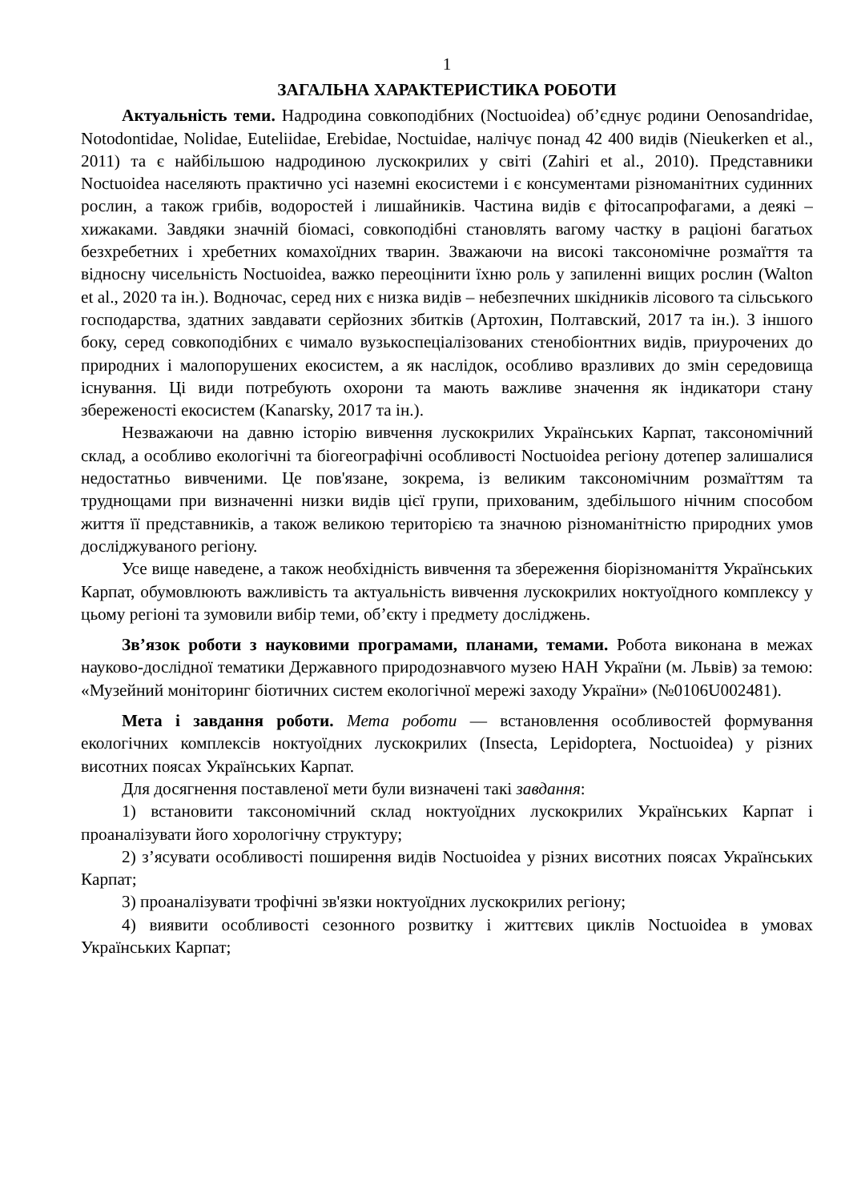1
ЗАГАЛЬНА ХАРАКТЕРИСТИКА РОБОТИ
Актуальність теми. Надродина совкоподібних (Noctuoidea) об’єднує родини Oenosandridae, Notodontidae, Nolidae, Euteliidae, Erebidae, Noctuidae, налічує понад 42 400 видів (Nieukerken et al., 2011) та є найбільшою надродиною лускокрилих у світі (Zahiri et al., 2010). Представники Noctuoidea населяють практично усі наземні екосистеми і є консументами різноманітних судинних рослин, а також грибів, водоростей і лишайників. Частина видів є фітосапрофагами, а деякі – хижаками. Завдяки значній біомасі, совкоподібні становлять вагому частку в раціоні багатьох безхребетних і хребетних комахоїдних тварин. Зважаючи на високі таксономічне розмаїття та відносну чисельність Noctuoidea, важко переоцінити їхню роль у запиленні вищих рослин (Walton et al., 2020 та ін.). Водночас, серед них є низка видів – небезпечних шкідників лісового та сільського господарства, здатних завдавати серйозних збитків (Артохин, Полтавский, 2017 та ін.). З іншого боку, серед совкоподібних є чимало вузькоспеціалізованих стенобіонтних видів, приурочених до природних і малопорушених екосистем, а як наслідок, особливо вразливих до змін середовища існування. Ці види потребують охорони та мають важливе значення як індикатори стану збереженості екосистем (Kanarsky, 2017 та ін.).
Незважаючи на давню історію вивчення лускокрилих Українських Карпат, таксономічний склад, а особливо екологічні та біогеографічні особливості Noctuoidea регіону дотепер залишалися недостатньо вивченими. Це пов'язане, зокрема, із великим таксономічним розмаїттям та труднощами при визначенні низки видів цієї групи, прихованим, здебільшого нічним способом життя її представників, а також великою територією та значною різноманітністю природних умов досліджуваного регіону.
Усе вище наведене, а також необхідність вивчення та збереження біорізноманіття Українських Карпат, обумовлюють важливість та актуальність вивчення лускокрилих ноктуоїдного комплексу у цьому регіоні та зумовили вибір теми, об’єкту і предмету досліджень.
Зв’язок роботи з науковими програмами, планами, темами. Робота виконана в межах науково-дослідної тематики Державного природознавчого музею НАН України (м. Львів) за темою: «Музейний моніторинг біотичних систем екологічної мережі заходу України» (№0106U002481).
Мета і завдання роботи. Мета роботи — встановлення особливостей формування екологічних комплексів ноктуоїдних лускокрилих (Insecta, Lepidoptera, Noctuoidea) у різних висотних поясах Українських Карпат.
Для досягнення поставленої мети були визначені такі завдання:
1) встановити таксономічний склад ноктуоїдних лускокрилих Українських Карпат і проаналізувати його хорологічну структуру;
2) з’ясувати особливості поширення видів Noctuoidea у різних висотних поясах Українських Карпат;
3) проаналізувати трофічні зв'язки ноктуоїдних лускокрилих регіону;
4) виявити особливості сезонного розвитку і життєвих циклів Noctuoidea в умовах Українських Карпат;